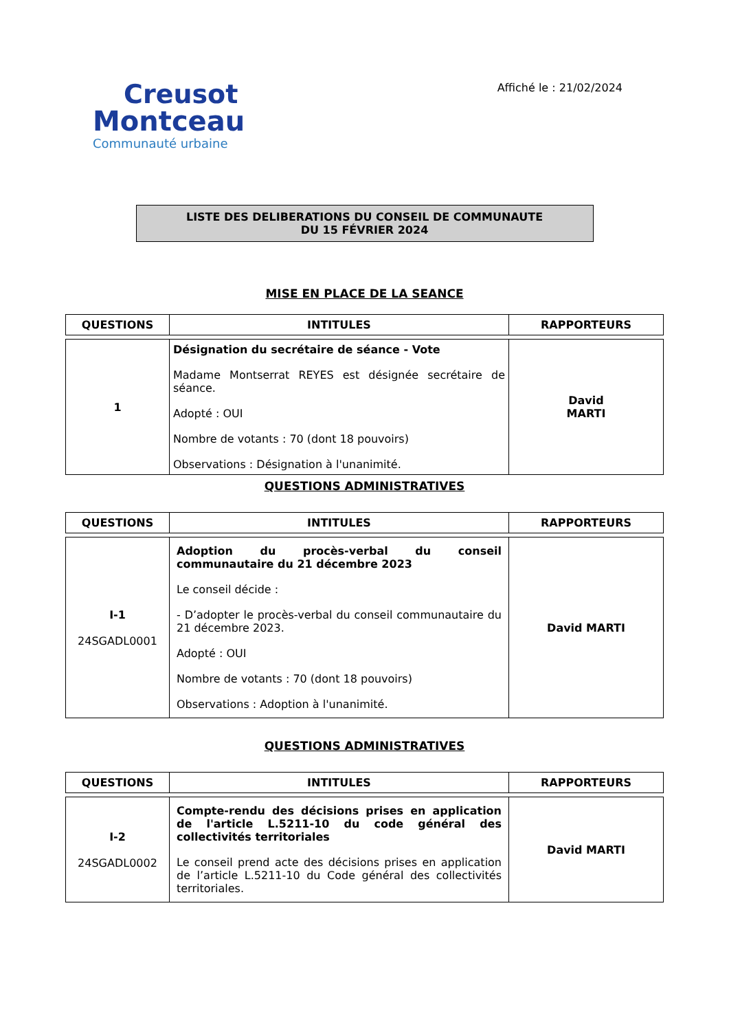Creusot
Montceau
Communauté urbaine
Affiché le : 21/02/2024
LISTE DES DELIBERATIONS DU CONSEIL DE COMMUNAUTE
DU 15 FÉVRIER 2024
MISE EN PLACE DE LA SEANCE
| QUESTIONS | INTITULES | RAPPORTEURS |
| --- | --- | --- |
| 1 | Désignation du secrétaire de séance - Vote Madame Montserrat REYES est désignée secrétaire de séance. Adopté : OUI Nombre de votants : 70 (dont 18 pouvoirs) Observations : Désignation à l'unanimité. | David MARTI |
QUESTIONS ADMINISTRATIVES
| QUESTIONS | INTITULES | RAPPORTEURS |
| --- | --- | --- |
| I-1 24SGADL0001 | Adoption du procès-verbal du conseil communautaire du 21 décembre 2023 Le conseil décide : - D’adopter le procès-verbal du conseil communautaire du 21 décembre 2023. Adopté : OUI Nombre de votants : 70 (dont 18 pouvoirs) Observations : Adoption à l'unanimité. | David MARTI |
QUESTIONS ADMINISTRATIVES
| QUESTIONS | INTITULES | RAPPORTEURS |
| --- | --- | --- |
| I-2 24SGADL0002 | Compte-rendu des décisions prises en application de l'article L.5211-10 du code général des collectivités territoriales Le conseil prend acte des décisions prises en application de l’article L.5211-10 du Code général des collectivités territoriales. | David MARTI |